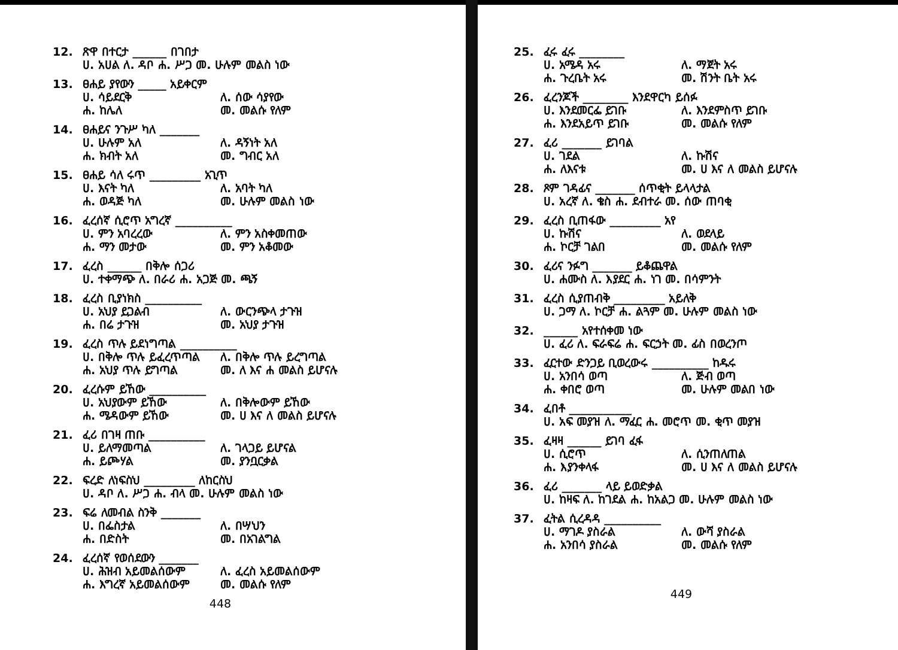12. ጽዋ በተርታ ______ በገበታ
ሀ. አሀል ለ. ዳቦ ሐ. ሥጋ መ. ሁሉም መልስ ነው
13. ፀሐይ ያየውን _____ አይቀርም
ሀ. ሳይደርቅ ለ. ሰው ሳያየው ሐ. ከሌለ መ. መልሱ የለም
14. ፀሐይና ንጉሥ ካለ _______
ሀ. ሁሉም አለ ለ. ዳኝነት አለ ሐ. ክብት አለ መ. ግብር አለ
15. ፀሐይ ሳለ ሩጥ _________ አጊጥ
ሀ. እናት ካለ ለ. አባት ካለ ሐ. ወዳጅ ካለ መ. ሁሉም መልስ ነው
16. ፈረሰኛ ሲሮጥ አግረኛ __________
ሀ. ምን አባረረው ለ. ምን አስቀመጠው ሐ. ማን መታው መ. ምን አቆመው
17. ፈረስ ______ በቅሎ ሰጋሪ
ሀ. ተቀማጭ ለ. በራሪ ሐ. አጋጅ መ. ጫኝ
18. ፈረስ ቢያነክስ __________
ሀ. አህያ ይጋልብ ለ. ውርንጭላ ታጉዝ ሐ. በሬ ታጉዝ መ. አህያ ታጉዝ
19. ፈረስ ጥሉ ይደነግጣል __________
ሀ. በቅሎ ጥሉ ይፈረጥጣል ለ. በቅሎ ጥሉ ይረግጣል ሐ. አህያ ጥሉ ይግጣል መ. ለ እና ሐ መልስ ይሆናሉ
20. ፈረሱም ይኸው __________
ሀ. አህያውም ይኸው ለ. በቅሎውም ይኸው ሐ. ሜዳውም ይኸው መ. ሀ እና ለ መልስ ይሆናሉ
21. ፈሪ በገዛ ጠቡ __________
ሀ. ይለማመጣል ለ. ገላጋይ ይሆናል ሐ. ይጮሃል መ. ያንቧርቃል
22. ፍረድ ለነፍስህ _________ ለከርስህ
ሀ. ዳቦ ለ. ሥጋ ሐ. ብላ መ. ሁሉም መልስ ነው
23. ፍሬ ለመብል ስንቅ _______
ሀ. በፌስታል ለ. በሣህን ሐ. በድስት መ. በአገልግል
24. ፈረሰኛ የወሰደውን _______
ሀ. ሕዝብ አይመልሰውም ለ. ፈረስ አይመልሰውም ሐ. እግረኛ አይመልሰውም መ. መልሱ የለም
448
25. ፈሩ ፈሩ ________
ሀ. አሜዳ አሩ ለ. ማጀት አሩ ሐ. ጉረቤት አሩ መ. ሽንት ቤት አሩ
26. ፈረንጆች ________ እንደዋርካ ይሰፉ
ሀ. እንደመርፌ ይገቡ ለ. እንደምስጥ ይገቡ ሐ. እንደአይጥ ይገቡ መ. መልሱ የለም
27. ፈሪ _______ ይገባል
ሀ. ገደል ለ. ኩሽና ሐ. ለእናቱ መ. ሀ እና ለ መልስ ይሆናሉ
28. ጾም ገዳፊና _______ ሰጥቂት ይላላታል
ሀ. አረኛ ለ. ቄስ ሐ. ደብተራ መ. ሰው ጠባቂ
29. ፈረስ ቢጠፋው _________ አየ
ሀ. ኩሽና ለ. ወደላይ ሐ. ኮርቻ ገልበ መ. መልሱ የለም
30. ፈሪና ንፉግ _______ ይቆጨዋል
ሀ. ሐሙስ ለ. እያደር ሐ. ነገ መ. በሳምንት
31. ፈረስ ሲያጠብቅ _________ አይለቅ
ሀ. ጋማ ለ. ኮርቻ ሐ. ልጓም መ. ሁሉም መልስ ነው
32. ______ አየተሰቀመ ነው
ሀ. ፈሪ ለ. ፍራፍሬ ሐ. ፍርኃት መ. ፊስ በወረንጦ
33. ፈርተው ድንጋይ ቢወረውሩ __________ ከዱሩ
ሀ. አንበሳ ወጣ ለ. ጅብ ወጣ ሐ. ቀበሮ ወጣ መ. ሁሉም መልበ ነው
34. ፈበቶ ___________
ሀ. አፍ መያዝ ለ. ማፈር ሐ. መሮጥ መ. ቂጥ መያዝ
35. ፈዛዛ ______ ይገባ ፈፋ
ሀ. ሲሮጥ ለ. ሲንጠለጠል ሐ. እያንቀላፋ መ. ሀ እና ለ መልስ ይሆናሉ
36. ፈሪ _______ ላይ ይወድቃል
ሀ. ከዛፍ ለ. ከገደል ሐ. ከአልጋ መ. ሁሉም መልስ ነው
37. ፈትል ሲረዳዳ __________
ሀ. ማገዶ ያስራል ለ. ውሻ ያስራል ሐ. አንበሳ ያስራል መ. መልሱ የለም
449